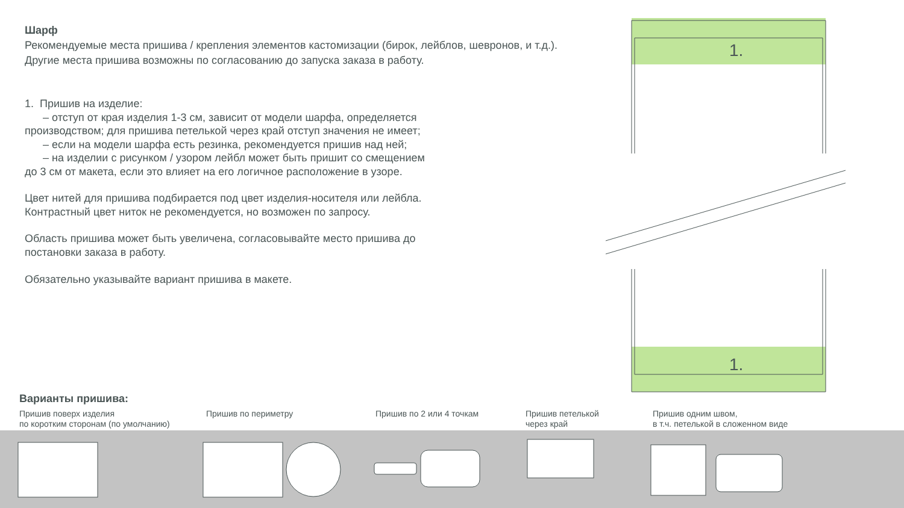Шарф
Рекомендуемые места пришива / крепления элементов кастомизации (бирок, лейблов, шевронов, и т.д.).
Другие места пришива возможны по согласованию до запуска заказа в работу.
1. Пришив на изделие:
– отступ от края изделия 1-3 см, зависит от модели шарфа, определяется
производством; для пришива петелькой через край отступ значения не имеет;
– если на модели шарфа есть резинка, рекомендуется пришив над ней;
– на изделии с рисунком / узором лейбл может быть пришит со смещением
до 3 см от макета, если это влияет на его логичное расположение в узоре.
Цвет нитей для пришива подбирается под цвет изделия-носителя или лейбла.
Контрастный цвет ниток не рекомендуется, но возможен по запросу.
Область пришива может быть увеличена, согласовывайте место пришива до
постановки заказа в работу.
Обязательно указывайте вариант пришива в макете.
Варианты пришива:
Пришив поверх изделия
по коротким сторонам (по умолчанию)
Пришив по периметру Пришив по 2 или 4 точкам Пришив петелькой
через край
Пришив одним швом,
в т.ч. петелькой в сложенном виде
1.
1.